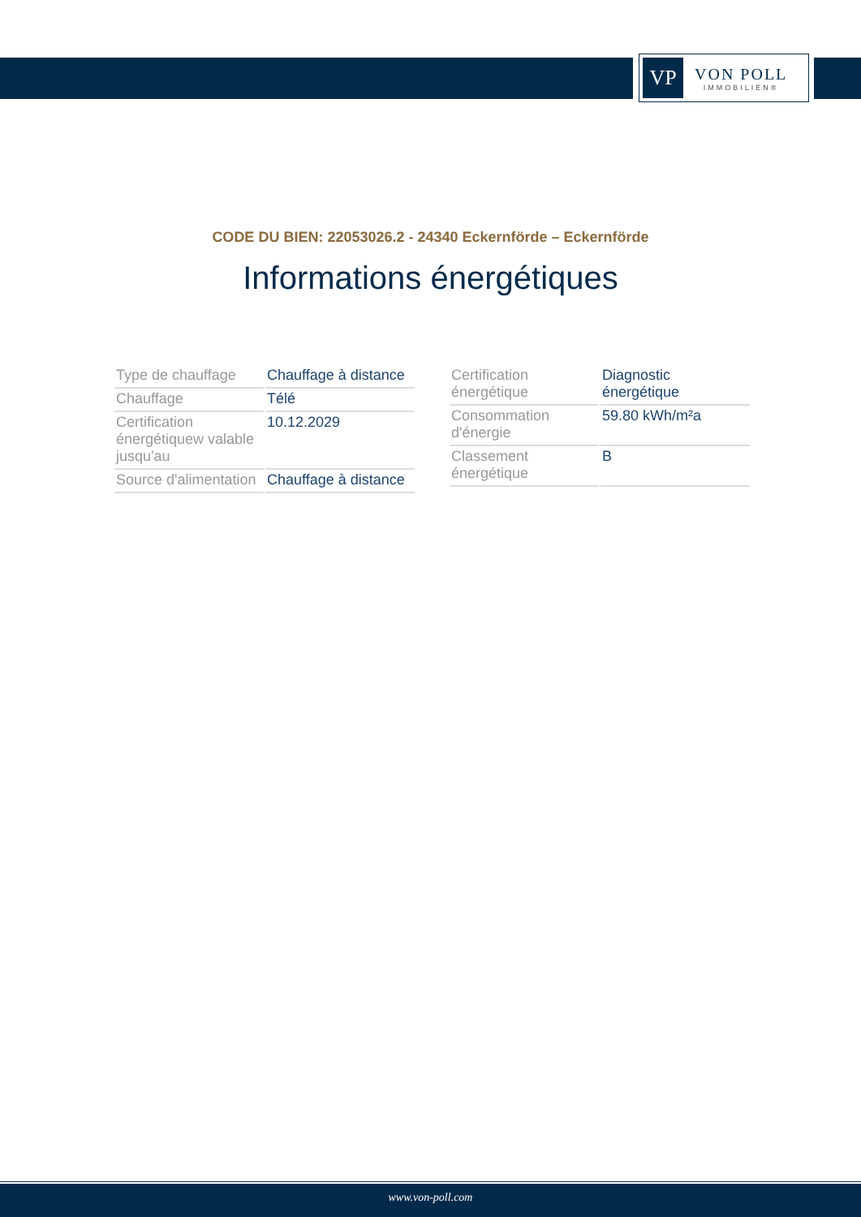VP
VON POLL
IMMOBILIEN®
CODE DU BIEN: 22053026.2 - 24340 Eckernförde – Eckernförde
Informations énergétiques
| Type de chauffage | Chauffage à distance |
| Chauffage | Télé |
| Certification énergétiquew valable jusqu'au | 10.12.2029 |
| Source d'alimentation | Chauffage à distance |
| Certification énergétique | Diagnostic énergétique |
| Consommation d'énergie | 59.80 kWh/m²a |
| Classement énergétique | B |
www.von-poll.com